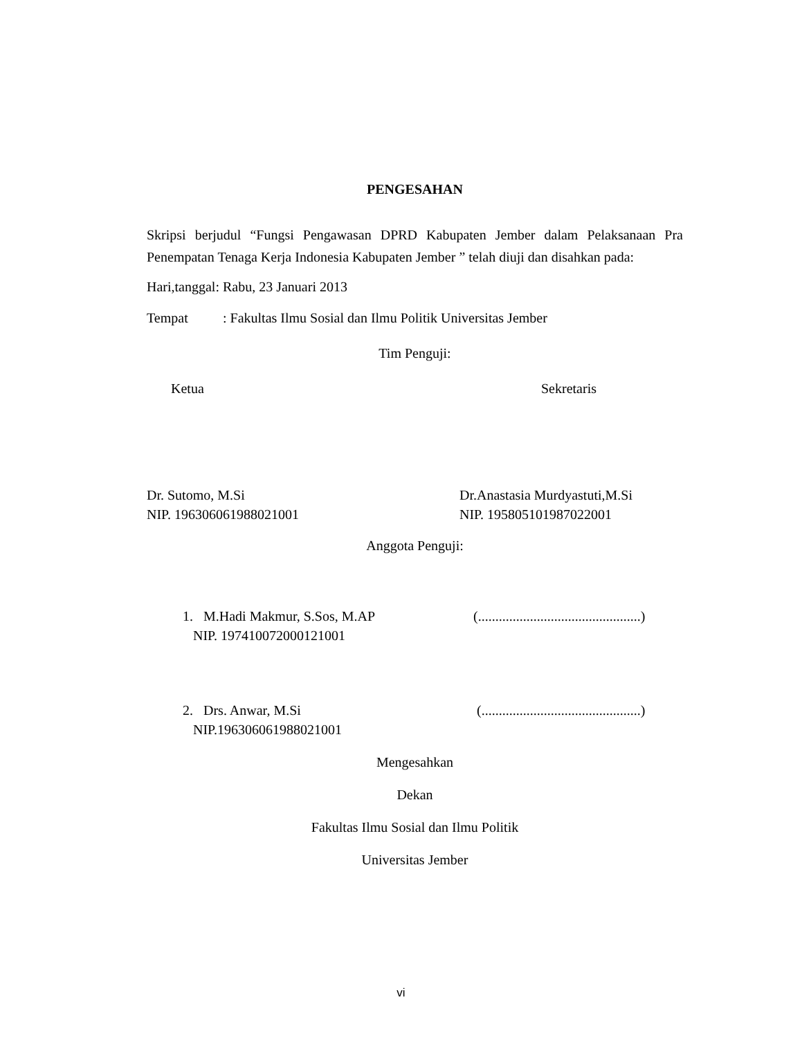PENGESAHAN
Skripsi berjudul “Fungsi Pengawasan DPRD Kabupaten Jember dalam Pelaksanaan Pra Penempatan Tenaga Kerja Indonesia Kabupaten Jember ” telah diuji dan disahkan pada:
Hari,tanggal: Rabu, 23 Januari 2013
Tempat: Fakultas Ilmu Sosial dan Ilmu Politik Universitas Jember
Tim Penguji:
Ketua Sekretaris
Dr. Sutomo, M.Si
NIP. 196306061988021001
Dr.Anastasia Murdyastuti,M.Si
NIP. 195805101987022001
Anggota Penguji:
1. M.Hadi Makmur, S.Sos, M.AP
NIP. 197410072000121001
(...............................................)
2. Drs. Anwar, M.Si
NIP.196306061988021001
(..............................................)
Mengesahkan
Dekan
Fakultas Ilmu Sosial dan Ilmu Politik
Universitas Jember
vi